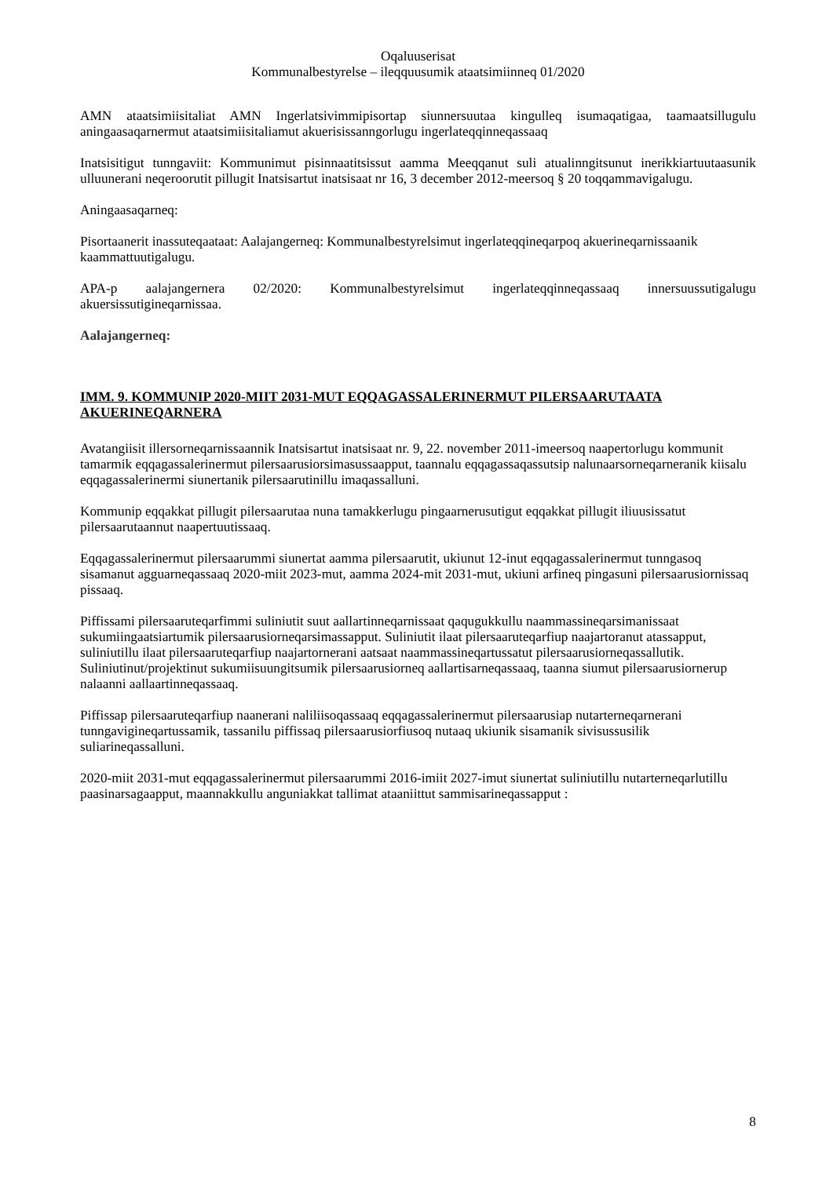Oqaluuserisat
Kommunalbestyrelse – ileqquusumik ataatsimiinneq 01/2020
AMN ataatsimiisitaliat AMN Ingerlatsivimmipisortap siunnersuutaa kingulleq isumaqatigaa, taamaatsillugulu aningaasaqarnermut ataatsimiisitaliamut akuerisissanngorlugu ingerlateqqinneqassaaq
Inatsisitigut tunngaviit: Kommunimut pisinnaatitsissut aamma Meeqqanut suli atualinngitsunut inerikkiartuutaasunik ulluunerani neqeroorutit pillugit Inatsisartut inatsisaat nr 16, 3 december 2012-meersoq § 20 toqqammavigalugu.
Aningaasaqarneq:
Pisortaanerit inassuteqaataat: Aalajangerneq: Kommunalbestyrelsimut ingerlateqqineqarpoq akuerineqarnissaanik kaammattuutigalugu.
APA-p aalajangernera 02/2020: Kommunalbestyrelsimut ingerlateqqinneqassaaq innersuussutigalugu akuersissutigineqarnissaa.
Aalajangerneq:
IMM. 9. KOMMUNIP 2020-MIIT 2031-MUT EQQAGASSALERINERMUT PILERSAARUTAATA AKUERINEQARNERA
Avatangiisit illersorneqarnissaannik Inatsisartut inatsisaat nr. 9, 22. november 2011-imeersoq naapertorlugu kommunit tamarmik eqqagassalerinermut pilersaarusiorsimasussaapput, taannalu eqqagassaqassutsip nalunaarsorneqarneranik kiisalu eqqagassalerinermi siunertanik pilersaarutinillu imaqassalluni.
Kommunip eqqakkat pillugit pilersaarutaa nuna tamakkerlugu pingaarnerusutigut eqqakkat pillugit iliuusissatut pilersaarutaannut naapertuutissaaq.
Eqqagassalerinermut pilersaarummi siunertat aamma pilersaarutit, ukiunut 12-inut eqqagassalerinermut tunngasoq sisamanut agguarneqassaaq 2020-miit 2023-mut, aamma 2024-mit 2031-mut, ukiuni arfineq pingasuni pilersaarusiornissaq pissaaq.
Piffissami pilersaaruteqarfimmi suliniutit suut aallartinneqarnissaat qaqugukkullu naammassineqarsimanissaat sukumiingaatsiartumik pilersaarusiorneqarsimassapput. Suliniutit ilaat pilersaaruteqarfiup naajartoranut atassapput, suliniutillu ilaat pilersaaruteqarfiup naajartornerani aatsaat naammassineqartussatut pilersaarusiorneqassallutik. Suliniutinut/projektinut sukumiisuungitsumik pilersaarusiorneq aallartisarneqassaaq, taanna siumut pilersaarusiornerup nalaanni aallaartinneqassaaq.
Piffissap pilersaaruteqarfiup naanerani naliliisoqassaaq eqqagassalerinermut pilersaarusiap nutarterneqarnerani tunngavigineqartussamik, tassanilu piffissaq pilersaarusiorfiusoq nutaaq ukiunik sisamanik sivisussusilik suliarineqassalluni.
2020-miit 2031-mut eqqagassalerinermut pilersaarummi 2016-imiit 2027-imut siunertat suliniutillu nutarterneqarlutillu paasinarsagaapput, maannakkullu anguniakkat tallimat ataaniittut sammisarineqassapput :
8